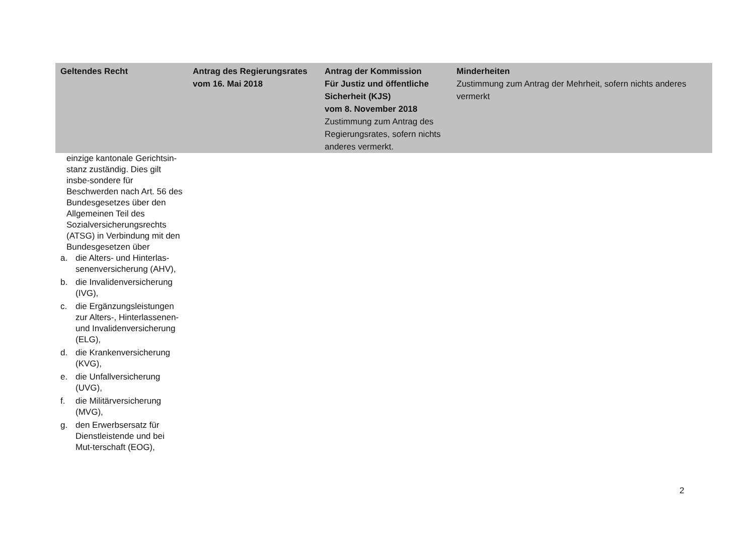| Geltendes Recht | Antrag des Regierungsrates vom 16. Mai 2018 | Antrag der Kommission Für Justiz und öffentliche Sicherheit (KJS) vom 8. November 2018 Zustimmung zum Antrag des Regierungsrates, sofern nichts anderes vermerkt. | Minderheiten Zustimmung zum Antrag der Mehrheit, sofern nichts anderes vermerkt |
| --- | --- | --- | --- |
| einzige kantonale Gerichtsin-stanz zuständig. Dies gilt insbe-sondere für Beschwerden nach Art. 56 des Bundesgesetzes über den Allgemeinen Teil des Sozialversicherungsrechts (ATSG) in Verbindung mit den Bundesgesetzen über a. die Alters- und Hinterlas-senenversicherung (AHV), b. die Invalidenversicherung (IVG), c. die Ergänzungsleistungen zur Alters-, Hinterlassenen- und Invalidenversicherung (ELG), d. die Krankenversicherung (KVG), e. die Unfallversicherung (UVG), f. die Militärversicherung (MVG), g. den Erwerbsersatz für Dienstleistende und bei Mut-terschaft (EOG), | | | |
2